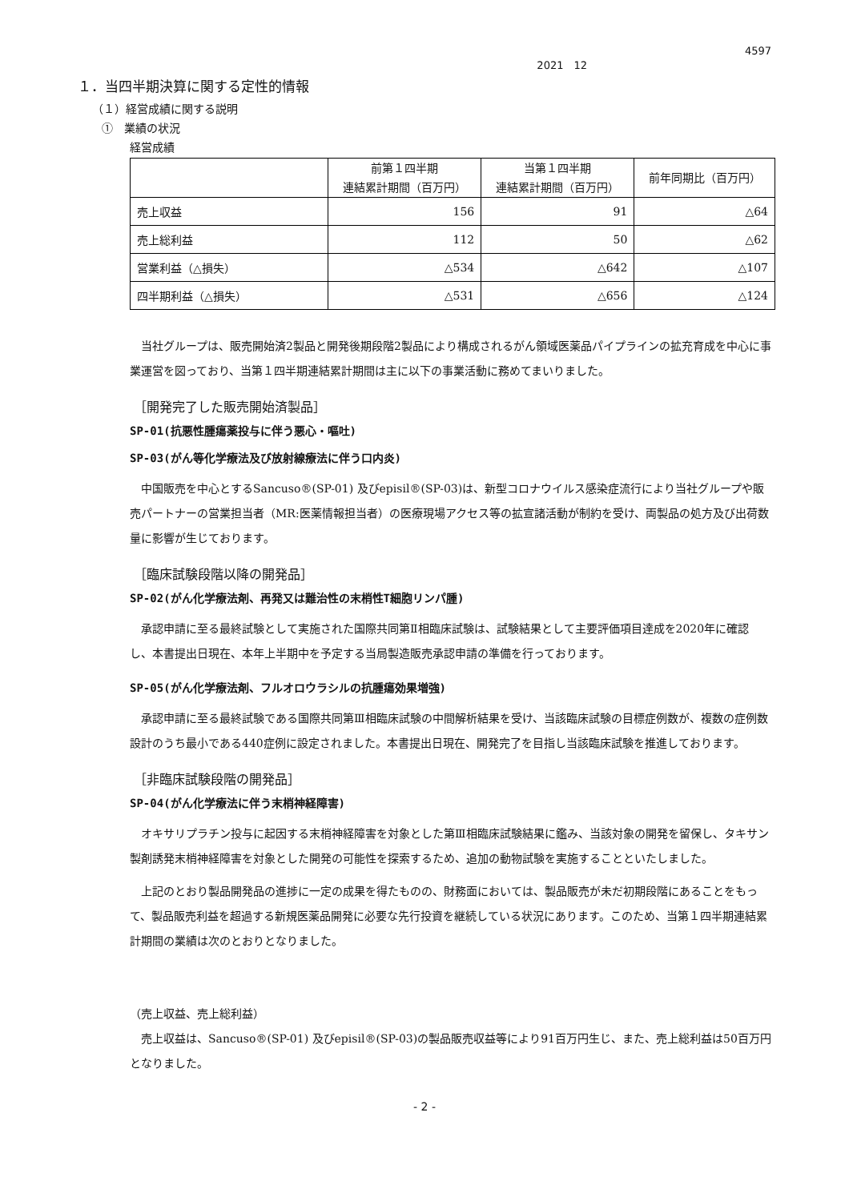4597
2021　12
１．当四半期決算に関する定性的情報
（１）経営成績に関する説明
①　業績の状況
経営成績
| | 前第１四半期 連結累計期間（百万円） | 当第１四半期 連結累計期間（百万円） | 前年同期比（百万円） |
| --- | --- | --- | --- |
| 売上収益 | 156 | 91 | △64 |
| 売上総利益 | 112 | 50 | △62 |
| 営業利益（△損失） | △534 | △642 | △107 |
| 四半期利益（△損失） | △531 | △656 | △124 |
当社グループは、販売開始済2製品と開発後期段階2製品により構成されるがん領域医薬品パイプラインの拡充育成を中心に事業運営を図っており、当第１四半期連結累計期間は主に以下の事業活動に務めてまいりました。
［開発完了した販売開始済製品］
SP-01(抗悪性腫瘍薬投与に伴う悪心・嘔吐)
SP-03(がん等化学療法及び放射線療法に伴う口内炎)
中国販売を中心とするSancuso®(SP-01) 及びepisil®(SP-03)は、新型コロナウイルス感染症流行により当社グループや販売パートナーの営業担当者（MR:医薬情報担当者）の医療現場アクセス等の拡宣諸活動が制約を受け、両製品の処方及び出荷数量に影響が生じております。
［臨床試験段階以降の開発品］
SP-02(がん化学療法剤、再発又は難治性の末梢性T細胞リンパ腫)
承認申請に至る最終試験として実施された国際共同第Ⅱ相臨床試験は、試験結果として主要評価項目達成を2020年に確認し、本書提出日現在、本年上半期中を予定する当局製造販売承認申請の準備を行っております。
SP-05(がん化学療法剤、フルオロウラシルの抗腫瘍効果増強)
承認申請に至る最終試験である国際共同第Ⅲ相臨床試験の中間解析結果を受け、当該臨床試験の目標症例数が、複数の症例数設計のうち最小である440症例に設定されました。本書提出日現在、開発完了を目指し当該臨床試験を推進しております。
［非臨床試験段階の開発品］
SP-04(がん化学療法に伴う末梢神経障害)
オキサリプラチン投与に起因する末梢神経障害を対象とした第Ⅲ相臨床試験結果に鑑み、当該対象の開発を留保し、タキサン製剤誘発末梢神経障害を対象とした開発の可能性を探索するため、追加の動物試験を実施することといたしました。
上記のとおり製品開発品の進捗に一定の成果を得たものの、財務面においては、製品販売が未だ初期段階にあることをもって、製品販売利益を超過する新規医薬品開発に必要な先行投資を継続している状況にあります。このため、当第１四半期連結累計期間の業績は次のとおりとなりました。
（売上収益、売上総利益）
売上収益は、Sancuso®(SP-01) 及びepisil®(SP-03)の製品販売収益等により91百万円生じ、また、売上総利益は50百万円となりました。
- 2 -